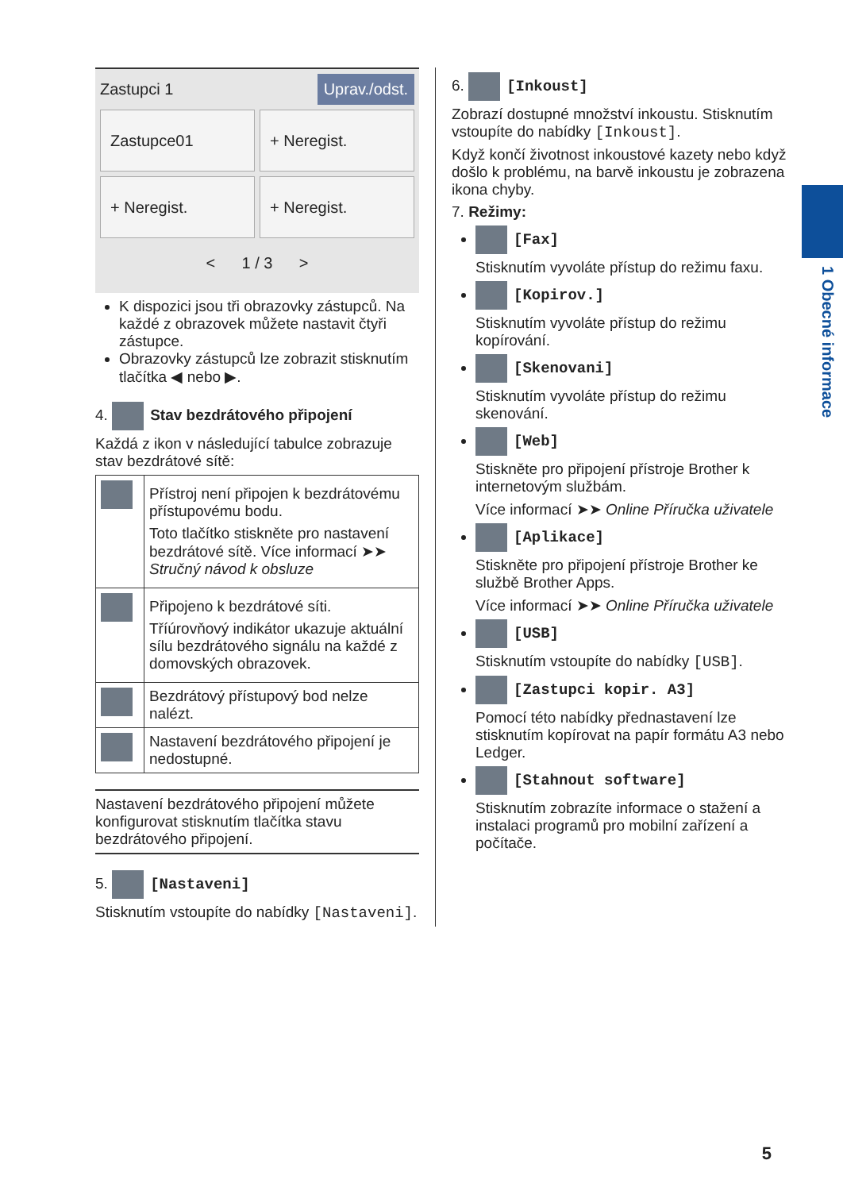1 Obecné informace
Zastupci 1 Uprav./odst.
Zastupce01
+ Neregist.
+ Neregist.
+ Neregist.
< 1 / 3 >
K dispozici jsou tři obrazovky zástupců. Na každé z obrazovek můžete nastavit čtyři zástupce.
Obrazovky zástupců lze zobrazit stisknutím tlačítka ◀ nebo ▶.
4. Stav bezdrátového připojení
Každá z ikon v následující tabulce zobrazuje stav bezdrátové sítě:
| | Přístroj není připojen k bezdrátovému přístupovému bodu. Toto tlačítko stiskněte pro nastavení bezdrátové sítě. Více informací ➤➤ Stručný návod k obsluze |
| | Připojeno k bezdrátové síti. Tříúrovňový indikátor ukazuje aktuální sílu bezdrátového signálu na každé z domovských obrazovek. |
| | Bezdrátový přístupový bod nelze nalézt. |
| | Nastavení bezdrátového připojení je nedostupné. |
Nastavení bezdrátového připojení můžete konfigurovat stisknutím tlačítka stavu bezdrátového připojení.
5. [Nastaveni]
Stisknutím vstoupíte do nabídky [Nastaveni].
6. [Inkoust]
Zobrazí dostupné množství inkoustu. Stisknutím vstoupíte do nabídky [Inkoust].
Když končí životnost inkoustové kazety nebo když došlo k problému, na barvě inkoustu je zobrazena ikona chyby.
7. Režimy:
[Fax]
Stisknutím vyvoláte přístup do režimu faxu.
[Kopirov.]
Stisknutím vyvoláte přístup do režimu kopírování.
[Skenovani]
Stisknutím vyvoláte přístup do režimu skenování.
[Web]
Stiskněte pro připojení přístroje Brother k internetovým službám.
Více informací ➤➤ Online Příručka uživatele
[Aplikace]
Stiskněte pro připojení přístroje Brother ke službě Brother Apps.
Více informací ➤➤ Online Příručka uživatele
[USB]
Stisknutím vstoupíte do nabídky [USB].
[Zastupci kopir. A3]
Pomocí této nabídky přednastavení lze stisknutím kopírovat na papír formátu A3 nebo Ledger.
[Stahnout software]
Stisknutím zobrazíte informace o stažení a instalaci programů pro mobilní zařízení a počítače.
5